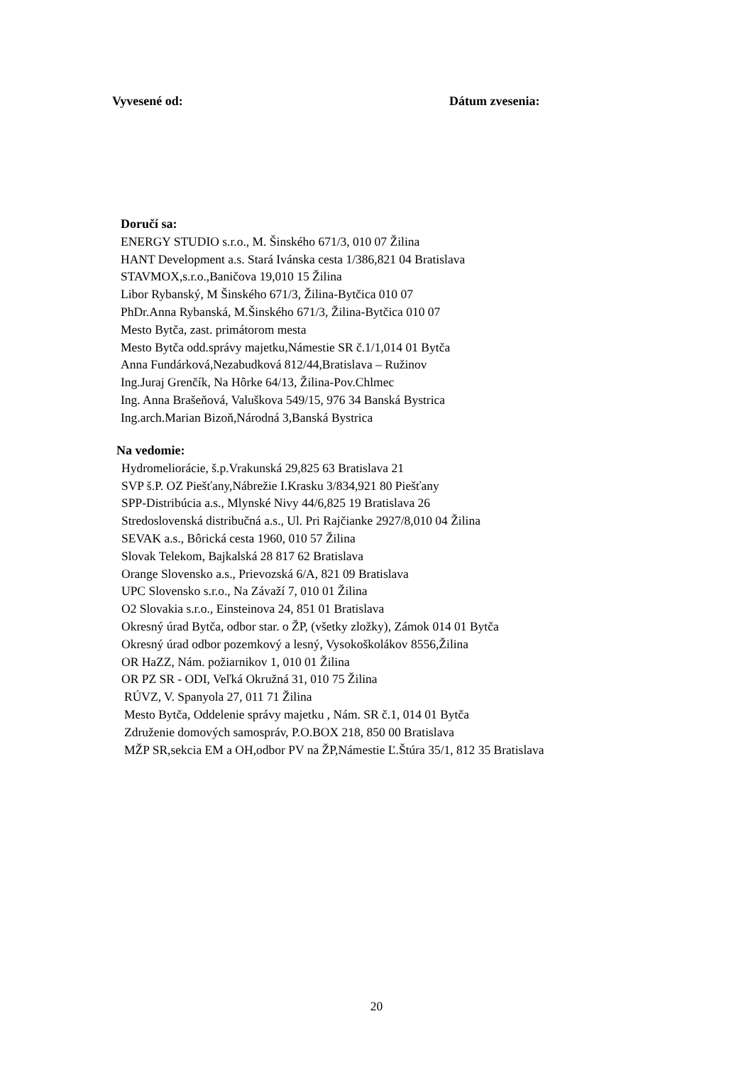Vyvesené od: Dátum zvesenia:
Doručí sa:
ENERGY STUDIO s.r.o., M. Šinského 671/3, 010 07 Žilina
HANT Development a.s. Stará Ivánska cesta 1/386,821 04 Bratislava
STAVMOX,s.r.o.,Baničova 19,010 15 Žilina
Libor Rybanský, M Šinského 671/3, Žilina-Bytčica 010 07
PhDr.Anna Rybanská, M.Šinského 671/3, Žilina-Bytčica 010 07
Mesto Bytča, zast. primátorom mesta
Mesto Bytča odd.správy majetku,Námestie SR č.1/1,014 01 Bytča
Anna Fundárková,Nezabudková 812/44,Bratislava – Ružinov
Ing.Juraj Grenčík, Na Hôrke 64/13, Žilina-Pov.Chlmec
Ing. Anna Brašeňová, Valuškova 549/15, 976 34 Banská Bystrica
Ing.arch.Marian Bizoň,Národná 3,Banská Bystrica
Na vedomie:
Hydromeliorácie, š.p.Vrakunská 29,825 63 Bratislava 21
SVP š.P. OZ Piešťany,Nábrežie I.Krasku 3/834,921 80 Piešťany
SPP-Distribúcia a.s., Mlynské Nivy 44/6,825 19 Bratislava 26
Stredoslovenská distribučná a.s., Ul. Pri Rajčianke 2927/8,010 04 Žilina
SEVAK a.s., Bôrická cesta 1960, 010 57 Žilina
Slovak Telekom, Bajkalská 28 817 62 Bratislava
Orange Slovensko a.s., Prievozská 6/A, 821 09 Bratislava
UPC Slovensko s.r.o., Na Závaží 7, 010 01 Žilina
O2 Slovakia s.r.o., Einsteinova 24, 851 01 Bratislava
Okresný úrad Bytča, odbor star. o ŽP, (všetky zložky), Zámok 014 01 Bytča
Okresný úrad odbor pozemkový a lesný, Vysokoškolákov 8556,Žilina
OR HaZZ, Nám. požiarnikov 1, 010 01 Žilina
OR PZ SR - ODI, Veľká Okružná 31, 010 75 Žilina
RÚVZ, V. Spanyola 27, 011 71 Žilina
Mesto Bytča, Oddelenie správy majetku , Nám. SR č.1, 014 01 Bytča
Združenie domových samospráv, P.O.BOX 218, 850 00 Bratislava
MŽP SR,sekcia EM a OH,odbor PV na ŽP,Námestie Ľ.Štúra 35/1, 812 35 Bratislava
20